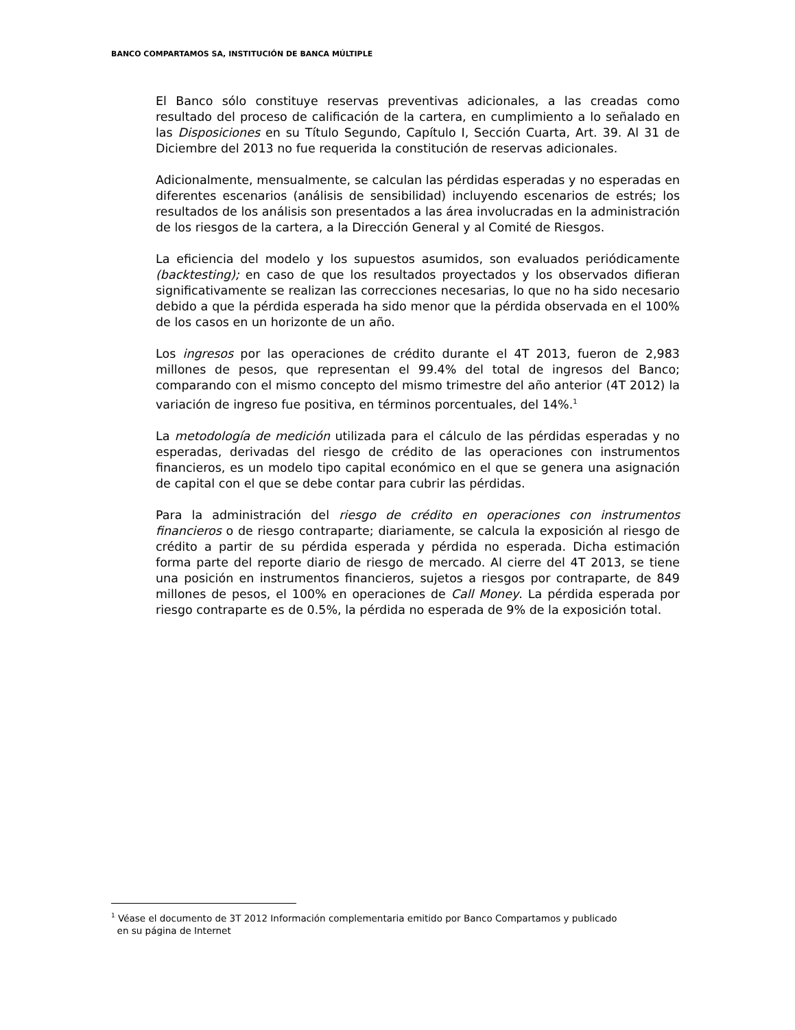BANCO COMPARTAMOS SA, INSTITUCIÓN DE BANCA MÚLTIPLE
El Banco sólo constituye reservas preventivas adicionales, a las creadas como resultado del proceso de calificación de la cartera, en cumplimiento a lo señalado en las Disposiciones en su Título Segundo, Capítulo I, Sección Cuarta, Art. 39. Al 31 de Diciembre del 2013 no fue requerida la constitución de reservas adicionales.
Adicionalmente, mensualmente, se calculan las pérdidas esperadas y no esperadas en diferentes escenarios (análisis de sensibilidad) incluyendo escenarios de estrés; los resultados de los análisis son presentados a las área involucradas en la administración de los riesgos de la cartera, a la Dirección General y al Comité de Riesgos.
La eficiencia del modelo y los supuestos asumidos, son evaluados periódicamente (backtesting); en caso de que los resultados proyectados y los observados difieran significativamente se realizan las correcciones necesarias, lo que no ha sido necesario debido a que la pérdida esperada ha sido menor que la pérdida observada en el 100% de los casos en un horizonte de un año.
Los ingresos por las operaciones de crédito durante el 4T 2013, fueron de 2,983 millones de pesos, que representan el 99.4% del total de ingresos del Banco; comparando con el mismo concepto del mismo trimestre del año anterior (4T 2012) la variación de ingreso fue positiva, en términos porcentuales, del 14%.<sup>1</sup>
La metodología de medición utilizada para el cálculo de las pérdidas esperadas y no esperadas, derivadas del riesgo de crédito de las operaciones con instrumentos financieros, es un modelo tipo capital económico en el que se genera una asignación de capital con el que se debe contar para cubrir las pérdidas.
Para la administración del riesgo de crédito en operaciones con instrumentos financieros o de riesgo contraparte; diariamente, se calcula la exposición al riesgo de crédito a partir de su pérdida esperada y pérdida no esperada. Dicha estimación forma parte del reporte diario de riesgo de mercado. Al cierre del 4T 2013, se tiene una posición en instrumentos financieros, sujetos a riesgos por contraparte, de 849 millones de pesos, el 100% en operaciones de Call Money. La pérdida esperada por riesgo contraparte es de 0.5%, la pérdida no esperada de 9% de la exposición total.
<sup>1</sup> Véase el documento de 3T 2012 Información complementaria emitido por Banco Compartamos y publicado
en su página de Internet